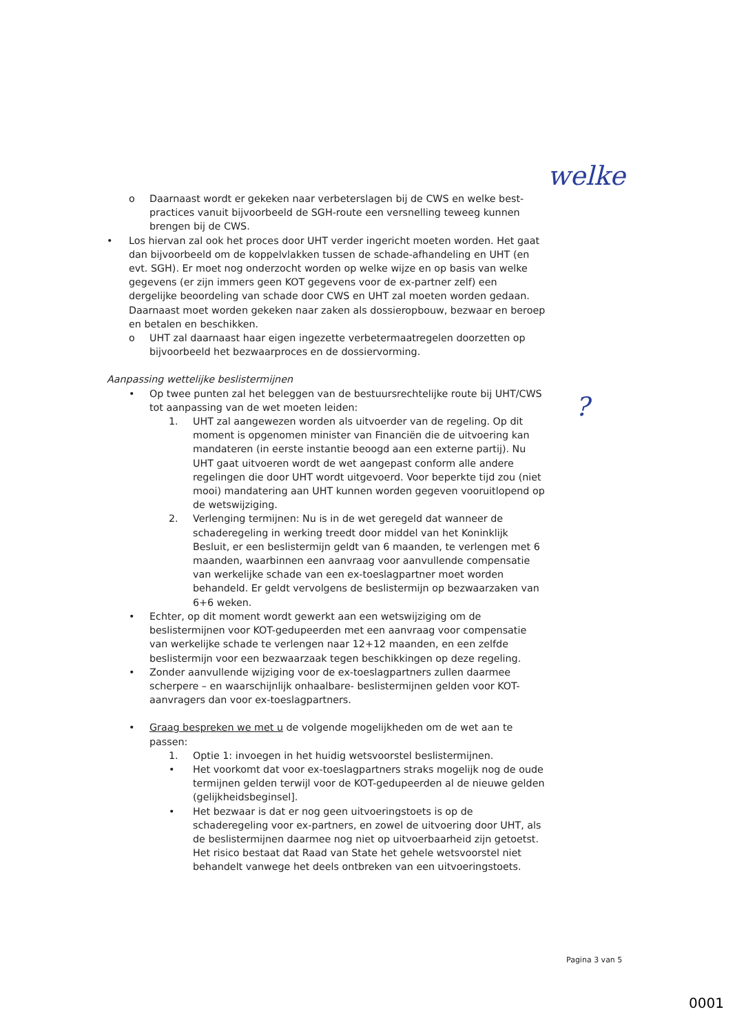welke
?
o Daarnaast wordt er gekeken naar verbeterslagen bij de CWS en welke best-practices vanuit bijvoorbeeld de SGH-route een versnelling teweeg kunnen brengen bij de CWS.
• Los hiervan zal ook het proces door UHT verder ingericht moeten worden. Het gaat dan bijvoorbeeld om de koppelvlakken tussen de schade-afhandeling en UHT (en evt. SGH). Er moet nog onderzocht worden op welke wijze en op basis van welke gegevens (er zijn immers geen KOT gegevens voor de ex-partner zelf) een dergelijke beoordeling van schade door CWS en UHT zal moeten worden gedaan. Daarnaast moet worden gekeken naar zaken als dossieropbouw, bezwaar en beroep en betalen en beschikken.
o UHT zal daarnaast haar eigen ingezette verbetermaatregelen doorzetten op bijvoorbeeld het bezwaarproces en de dossiervorming.
Aanpassing wettelijke beslistermijnen
• Op twee punten zal het beleggen van de bestuursrechtelijke route bij UHT/CWS tot aanpassing van de wet moeten leiden:
1. UHT zal aangewezen worden als uitvoerder van de regeling. Op dit moment is opgenomen minister van Financiën die de uitvoering kan mandateren (in eerste instantie beoogd aan een externe partij). Nu UHT gaat uitvoeren wordt de wet aangepast conform alle andere regelingen die door UHT wordt uitgevoerd. Voor beperkte tijd zou (niet mooi) mandatering aan UHT kunnen worden gegeven vooruitlopend op de wetswijziging.
2. Verlenging termijnen: Nu is in de wet geregeld dat wanneer de schaderegeling in werking treedt door middel van het Koninklijk Besluit, er een beslistermijn geldt van 6 maanden, te verlengen met 6 maanden, waarbinnen een aanvraag voor aanvullende compensatie van werkelijke schade van een ex-toeslagpartner moet worden behandeld. Er geldt vervolgens de beslistermijn op bezwaarzaken van 6+6 weken.
• Echter, op dit moment wordt gewerkt aan een wetswijziging om de beslistermijnen voor KOT-gedupeerden met een aanvraag voor compensatie van werkelijke schade te verlengen naar 12+12 maanden, en een zelfde beslistermijn voor een bezwaarzaak tegen beschikkingen op deze regeling.
• Zonder aanvullende wijziging voor de ex-toeslagpartners zullen daarmee scherpere – en waarschijnlijk onhaalbare- beslistermijnen gelden voor KOT-aanvragers dan voor ex-toeslagpartners.
• Graag bespreken we met u de volgende mogelijkheden om de wet aan te passen:
1. Optie 1: invoegen in het huidig wetsvoorstel beslistermijnen.
• Het voorkomt dat voor ex-toeslagpartners straks mogelijk nog de oude termijnen gelden terwijl voor de KOT-gedupeerden al de nieuwe gelden (gelijkheidsbeginsel].
• Het bezwaar is dat er nog geen uitvoeringstoets is op de schaderegeling voor ex-partners, en zowel de uitvoering door UHT, als de beslistermijnen daarmee nog niet op uitvoerbaarheid zijn getoetst. Het risico bestaat dat Raad van State het gehele wetsvoorstel niet behandelt vanwege het deels ontbreken van een uitvoeringstoets.
Pagina 3 van 5
0001